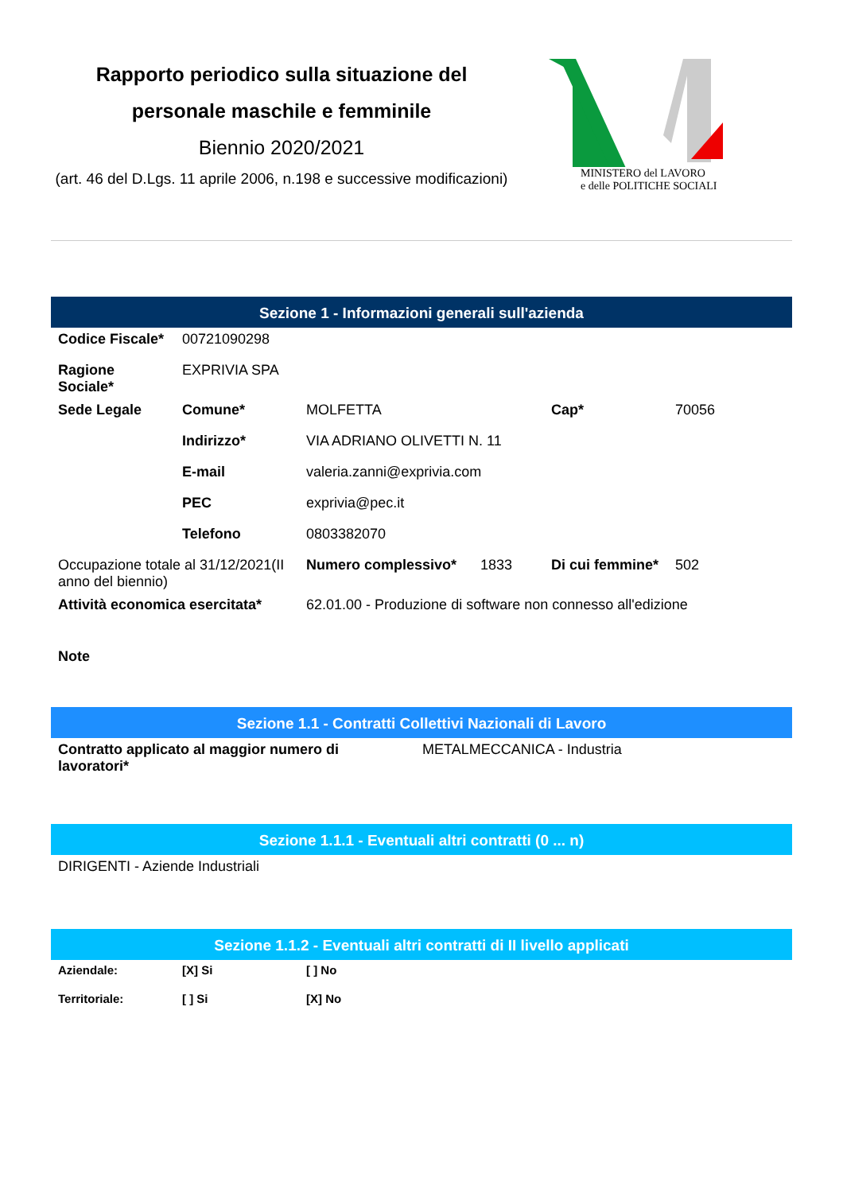Rapporto periodico sulla situazione del personale maschile e femminile
Biennio 2020/2021
(art. 46 del D.Lgs. 11 aprile 2006, n.198 e successive modificazioni)
MINISTERO del LAVORO
e delle POLITICHE SOCIALI
Sezione 1 - Informazioni generali sull'azienda
| Codice Fiscale* | 00721090298 | | | |
| Ragione Sociale* | EXPRIVIA SPA | | | |
| Sede Legale | Comune* | MOLFETTA | Cap* | 70056 |
| | Indirizzo* | VIA ADRIANO OLIVETTI N. 11 | | |
| | E-mail | valeria.zanni@exprivia.com | | |
| | PEC | exprivia@pec.it | | |
| | Telefono | 0803382070 | | |
| Occupazione totale al 31/12/2021(II anno del biennio) | | Numero complessivo* 1833 | Di cui femmine* | 502 |
| Attività economica esercitata* | | 62.01.00 - Produzione di software non connesso all'edizione | | |
| Note | | | | |
Sezione 1.1 - Contratti Collettivi Nazionali di Lavoro
| Contratto applicato al maggior numero di lavoratori* | METALMECCANICA - Industria |
Sezione 1.1.1 - Eventuali altri contratti (0 ... n)
| DIRIGENTI - Aziende Industriali |
Sezione 1.1.2 - Eventuali altri contratti di II livello applicati
| Aziendale: | [X] Si | [ ] No |
| Territoriale: | [ ] Si | [X] No |